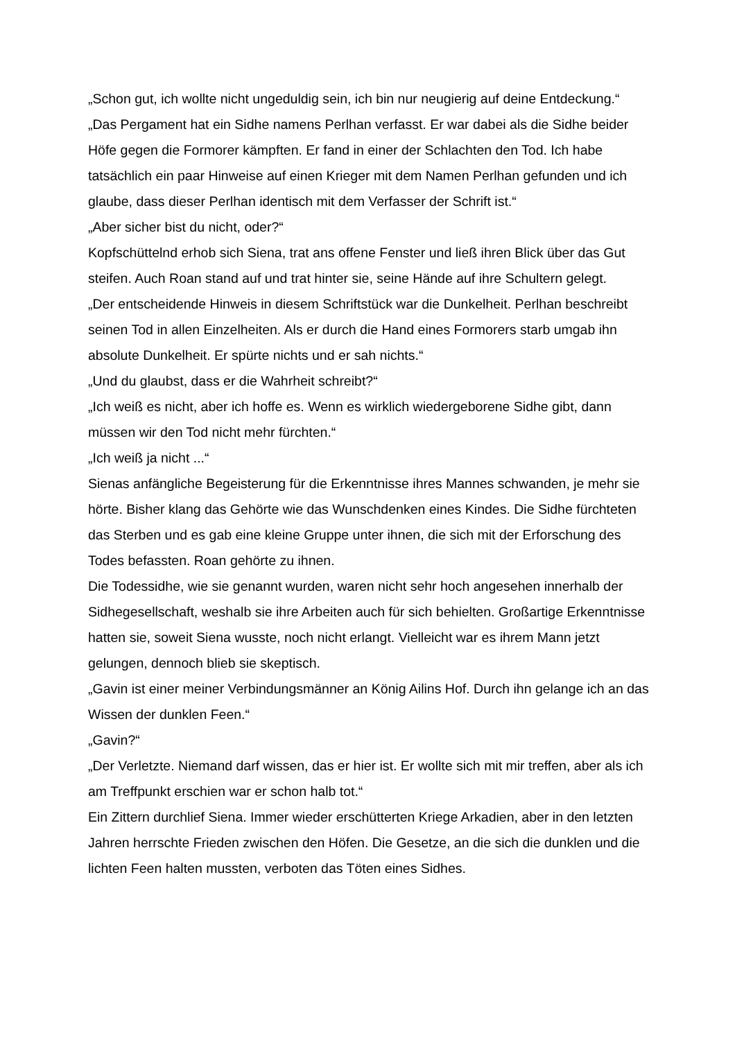„Schon gut, ich wollte nicht ungeduldig sein, ich bin nur neugierig auf deine Entdeckung.“
„Das Pergament hat ein Sidhe namens Perlhan verfasst. Er war dabei als die Sidhe beider Höfe gegen die Formorer kämpften. Er fand in einer der Schlachten den Tod. Ich habe tatsächlich ein paar Hinweise auf einen Krieger mit dem Namen Perlhan gefunden und ich glaube, dass dieser Perlhan identisch mit dem Verfasser der Schrift ist.“
„Aber sicher bist du nicht, oder?“
Kopfschüttelnd erhob sich Siena, trat ans offene Fenster und ließ ihren Blick über das Gut steifen. Auch Roan stand auf und trat hinter sie, seine Hände auf ihre Schultern gelegt.
„Der entscheidende Hinweis in diesem Schriftstück war die Dunkelheit. Perlhan beschreibt seinen Tod in allen Einzelheiten. Als er durch die Hand eines Formorers starb umgab ihn absolute Dunkelheit. Er spürte nichts und er sah nichts.“
„Und du glaubst, dass er die Wahrheit schreibt?“
„Ich weiß es nicht, aber ich hoffe es. Wenn es wirklich wiedergeborene Sidhe gibt, dann müssen wir den Tod nicht mehr fürchten.“
„Ich weiß ja nicht ...“
Sienas anfängliche Begeisterung für die Erkenntnisse ihres Mannes schwanden, je mehr sie hörte. Bisher klang das Gehörte wie das Wunschdenken eines Kindes. Die Sidhe fürchteten das Sterben und es gab eine kleine Gruppe unter ihnen, die sich mit der Erforschung des Todes befassten. Roan gehörte zu ihnen.
Die Todessidhe, wie sie genannt wurden, waren nicht sehr hoch angesehen innerhalb der Sidhegesellschaft, weshalb sie ihre Arbeiten auch für sich behielten. Großartige Erkenntnisse hatten sie, soweit Siena wusste, noch nicht erlangt. Vielleicht war es ihrem Mann jetzt gelungen, dennoch blieb sie skeptisch.
„Gavin ist einer meiner Verbindungsmänner an König Ailins Hof. Durch ihn gelange ich an das Wissen der dunklen Feen.“
„Gavin?“
„Der Verletzte. Niemand darf wissen, das er hier ist. Er wollte sich mit mir treffen, aber als ich am Treffpunkt erschien war er schon halb tot.“
Ein Zittern durchlief Siena. Immer wieder erschütterten Kriege Arkadien, aber in den letzten Jahren herrschte Frieden zwischen den Höfen. Die Gesetze, an die sich die dunklen und die lichten Feen halten mussten, verboten das Töten eines Sidhes.